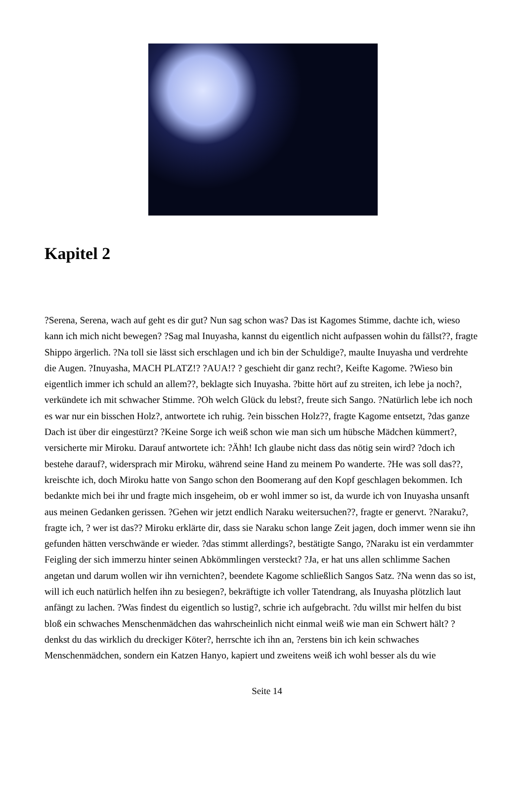Kapitel 2
?Serena, Serena, wach auf geht es dir gut? Nun sag schon was? Das ist Kagomes Stimme, dachte ich, wieso kann ich mich nicht bewegen? ?Sag mal Inuyasha, kannst du eigentlich nicht aufpassen wohin du fällst??, fragte Shippo ärgerlich. ?Na toll sie lässt sich erschlagen und ich bin der Schuldige?, maulte Inuyasha und verdrehte die Augen. ?Inuyasha, MACH PLATZ!? ?AUA!? ? geschieht dir ganz recht?, Keifte Kagome. ?Wieso bin eigentlich immer ich schuld an allem??, beklagte sich Inuyasha. ?bitte hört auf zu streiten, ich lebe ja noch?, verkündete ich mit schwacher Stimme. ?Oh welch Glück du lebst?, freute sich Sango. ?Natürlich lebe ich noch es war nur ein bisschen Holz?, antwortete ich ruhig. ?ein bisschen Holz??, fragte Kagome entsetzt, ?das ganze Dach ist über dir eingestürzt? ?Keine Sorge ich weiß schon wie man sich um hübsche Mädchen kümmert?, versicherte mir Miroku. Darauf antwortete ich: ?Ähh! Ich glaube nicht dass das nötig sein wird? ?doch ich bestehe darauf?, widersprach mir Miroku, während seine Hand zu meinem Po wanderte. ?He was soll das??, kreischte ich, doch Miroku hatte von Sango schon den Boomerang auf den Kopf geschlagen bekommen. Ich bedankte mich bei ihr und fragte mich insgeheim, ob er wohl immer so ist, da wurde ich von Inuyasha unsanft aus meinen Gedanken gerissen. ?Gehen wir jetzt endlich Naraku weitersuchen??, fragte er genervt. ?Naraku?, fragte ich, ? wer ist das?? Miroku erklärte dir, dass sie Naraku schon lange Zeit jagen, doch immer wenn sie ihn gefunden hätten verschwände er wieder. ?das stimmt allerdings?, bestätigte Sango, ?Naraku ist ein verdammter Feigling der sich immerzu hinter seinen Abkömmlingen versteckt? ?Ja, er hat uns allen schlimme Sachen angetan und darum wollen wir ihn vernichten?, beendete Kagome schließlich Sangos Satz. ?Na wenn das so ist, will ich euch natürlich helfen ihn zu besiegen?, bekräftigte ich voller Tatendrang, als Inuyasha plötzlich laut anfängt zu lachen. ?Was findest du eigentlich so lustig?, schrie ich aufgebracht. ?du willst mir helfen du bist bloß ein schwaches Menschenmädchen das wahrscheinlich nicht einmal weiß wie man ein Schwert hält? ?denkst du das wirklich du dreckiger Köter?, herrschte ich ihn an, ?erstens bin ich kein schwaches Menschenmädchen, sondern ein Katzen Hanyo, kapiert und zweitens weiß ich wohl besser als du wie
Seite 14